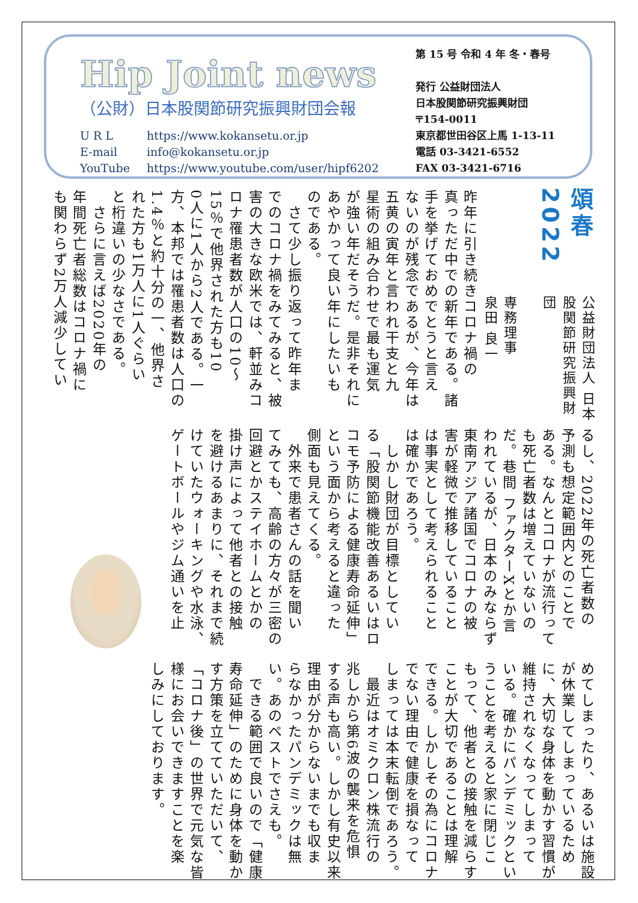Hip Joint news
（公財）日本股関節研究振興財団会報
U R L https://www.kokansetu.or.jp
E-mail info@kokansetu.or.jp
YouTube https://www.youtube.com/user/hipf6202
第 15 号 令和 4 年 冬・春号
発行 公益財団法人
日本股関節研究振興財団
〒154-0011
東京都世田谷区上馬 1-13-11
電話 03-3421-6552
FAX 03-3421-6716
頌春2022
公益財団法人 日本股関節研究振興財団
専務理事
泉田 良一
昨年に引き続きコロナ禍の
真っただ中での新年である。諸
手を挙げておめでとうと言え
ないのが残念であるが、今年は
五黄の寅年と言われ干支と九
星術の組み合わせで最も運気
が強い年だそうだ。是非それに
あやかって良い年にしたいも
のである。
　さて少し振り返って昨年ま
でのコロナ禍をみてみると、被
害の大きな欧米では、軒並みコ
ロナ罹患者数が人口の10～
15％で他界された方も10
0人に1人から2人である。一
方、本邦では罹患者数は人口の
1.4％と約十分の一、他界さ
れた方も1万人に1人ぐらい
と桁違いの少なさである。
　さらに言えば2020年の
年間死亡者総数はコロナ禍に
も関わらず2万人減少してい
るし、2022年の死亡者数の
予測も想定範囲内とのことで
ある。なんとコロナが流行って
も死亡者数は増えていないの
だ。巷間 ファクターXとか言
われているが、日本のみならず
東南アジア諸国でコロナの被
害が軽微で推移していること
は事実として考えられること
は確かであろう。
　しかし財団が目標としてい
る「股関節機能改善あるいはロ
コモ予防による健康寿命延伸」
という面から考えると違った
側面も見えてくる。
　外来で患者さんの話を聞い
てみても、高齢の方々が三密の
回避とかステイホームとかの
掛け声によって他者との接触
を避けるあまりに、それまで続
けていたウォーキングや水泳、
ゲートボールやジム通いを止
めてしまったり、あるいは施設
が休業してしまっているため
に、大切な身体を動かす習慣が
維持されなくなってしまって
いる。確かにパンデミックとい
うことを考えると家に閉じこ
もって、他者との接触を減らす
ことが大切であることは理解
できる。しかしその為にコロナ
でない理由で健康を損なって
しまっては本末転倒であろう。
　最近はオミクロン株流行の
兆しから第6波の襲来を危惧
する声も高い。しかし有史以来
理由が分からないまでも収ま
らなかったパンデミックは無
い。あのペストでさえも。
　できる範囲で良いので「健康
寿命延伸」のために身体を動か
す方策を立てていただいて、
「コロナ後」の世界で元気な皆
様にお会いできますことを楽
しみにしております。